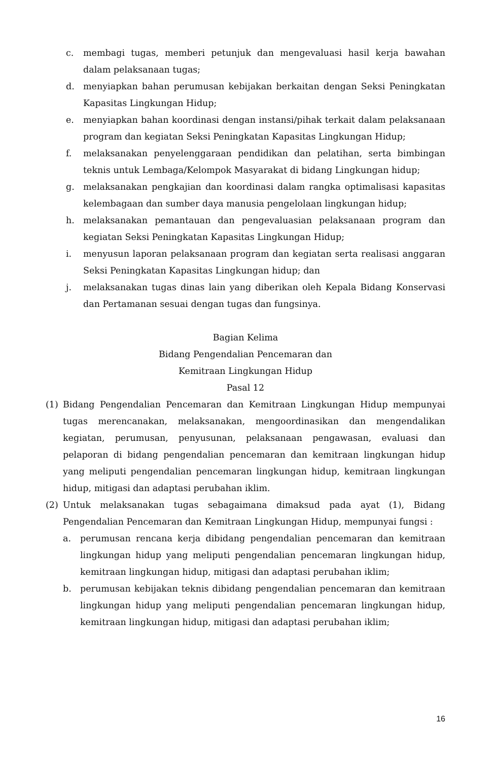c. membagi tugas, memberi petunjuk dan mengevaluasi hasil kerja bawahan dalam pelaksanaan tugas;
d. menyiapkan bahan perumusan kebijakan berkaitan dengan Seksi Peningkatan Kapasitas Lingkungan Hidup;
e. menyiapkan bahan koordinasi dengan instansi/pihak terkait dalam pelaksanaan program dan kegiatan Seksi Peningkatan Kapasitas Lingkungan Hidup;
f. melaksanakan penyelenggaraan pendidikan dan pelatihan, serta bimbingan teknis untuk Lembaga/Kelompok Masyarakat di bidang Lingkungan hidup;
g. melaksanakan pengkajian dan koordinasi dalam rangka optimalisasi kapasitas kelembagaan dan sumber daya manusia pengelolaan lingkungan hidup;
h. melaksanakan pemantauan dan pengevaluasian pelaksanaan program dan kegiatan Seksi Peningkatan Kapasitas Lingkungan Hidup;
i. menyusun laporan pelaksanaan program dan kegiatan serta realisasi anggaran Seksi Peningkatan Kapasitas Lingkungan hidup; dan
j. melaksanakan tugas dinas lain yang diberikan oleh Kepala Bidang Konservasi dan Pertamanan sesuai dengan tugas dan fungsinya.
Bagian Kelima
Bidang Pengendalian Pencemaran dan
Kemitraan Lingkungan Hidup
Pasal 12
(1) Bidang Pengendalian Pencemaran dan Kemitraan Lingkungan Hidup mempunyai tugas merencanakan, melaksanakan, mengoordinasikan dan mengendalikan kegiatan, perumusan, penyusunan, pelaksanaan pengawasan, evaluasi dan pelaporan di bidang pengendalian pencemaran dan kemitraan lingkungan hidup yang meliputi pengendalian pencemaran lingkungan hidup, kemitraan lingkungan hidup, mitigasi dan adaptasi perubahan iklim.
(2) Untuk melaksanakan tugas sebagaimana dimaksud pada ayat (1), Bidang Pengendalian Pencemaran dan Kemitraan Lingkungan Hidup, mempunyai fungsi :
a. perumusan rencana kerja dibidang pengendalian pencemaran dan kemitraan lingkungan hidup yang meliputi pengendalian pencemaran lingkungan hidup, kemitraan lingkungan hidup, mitigasi dan adaptasi perubahan iklim;
b. perumusan kebijakan teknis dibidang pengendalian pencemaran dan kemitraan lingkungan hidup yang meliputi pengendalian pencemaran lingkungan hidup, kemitraan lingkungan hidup, mitigasi dan adaptasi perubahan iklim;
16